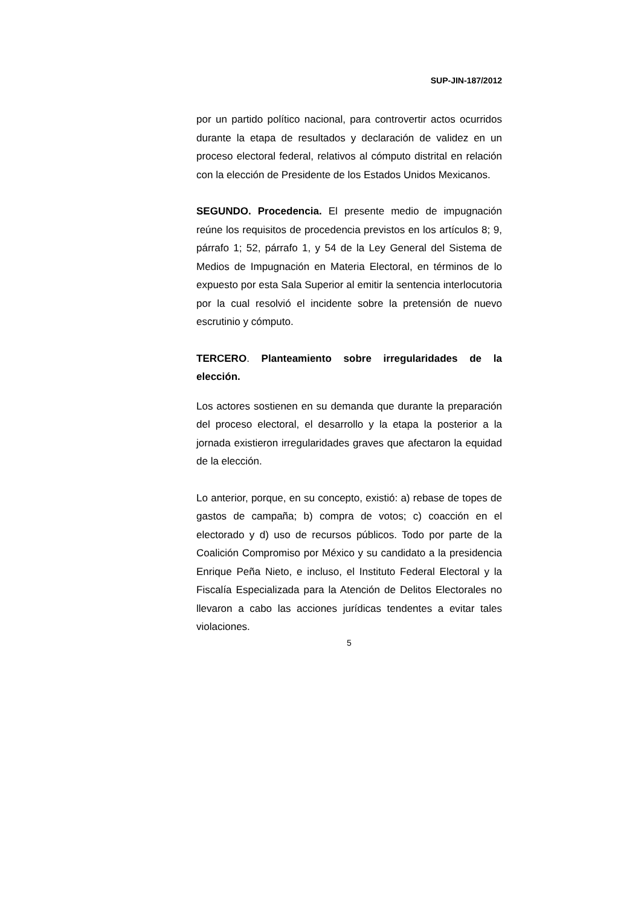SUP-JIN-187/2012
por un partido político nacional, para controvertir actos ocurridos durante la etapa de resultados y declaración de validez en un proceso electoral federal, relativos al cómputo distrital en relación con la elección de Presidente de los Estados Unidos Mexicanos.
SEGUNDO. Procedencia. El presente medio de impugnación reúne los requisitos de procedencia previstos en los artículos 8; 9, párrafo 1; 52, párrafo 1, y 54 de la Ley General del Sistema de Medios de Impugnación en Materia Electoral, en términos de lo expuesto por esta Sala Superior al emitir la sentencia interlocutoria por la cual resolvió el incidente sobre la pretensión de nuevo escrutinio y cómputo.
TERCERO. Planteamiento sobre irregularidades de la elección.
Los actores sostienen en su demanda que durante la preparación del proceso electoral, el desarrollo y la etapa la posterior a la jornada existieron irregularidades graves que afectaron la equidad de la elección.
Lo anterior, porque, en su concepto, existió: a) rebase de topes de gastos de campaña; b) compra de votos; c) coacción en el electorado y d) uso de recursos públicos. Todo por parte de la Coalición Compromiso por México y su candidato a la presidencia Enrique Peña Nieto, e incluso, el Instituto Federal Electoral y la Fiscalía Especializada para la Atención de Delitos Electorales no llevaron a cabo las acciones jurídicas tendentes a evitar tales violaciones.
5